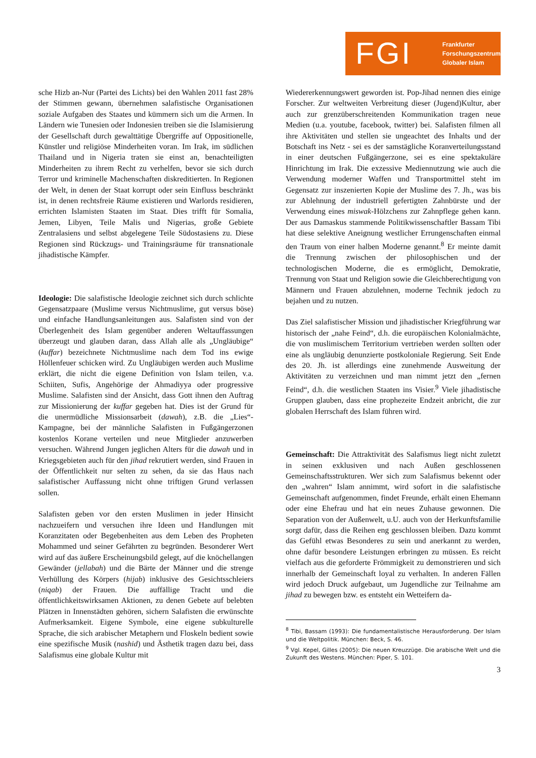FGI
Frankfurter
Forschungszentrum
Globaler Islam
sche Hizb an-Nur (Partei des Lichts) bei den Wahlen 2011 fast 28% der Stimmen gewann, übernehmen salafistische Organisationen soziale Aufgaben des Staates und kümmern sich um die Armen. In Ländern wie Tunesien oder Indonesien treiben sie die Islamisierung der Gesellschaft durch gewalttätige Übergriffe auf Oppositionelle, Künstler und religiöse Minderheiten voran. Im Irak, im südlichen Thailand und in Nigeria traten sie einst an, benachteiligten Minderheiten zu ihrem Recht zu verhelfen, bevor sie sich durch Terror und kriminelle Machenschaften diskreditierten. In Regionen der Welt, in denen der Staat korrupt oder sein Einfluss beschränkt ist, in denen rechtsfreie Räume existieren und Warlords residieren, errichten Islamisten Staaten im Staat. Dies trifft für Somalia, Jemen, Libyen, Teile Malis und Nigerias, große Gebiete Zentralasiens und selbst abgelegene Teile Südostasiens zu. Diese Regionen sind Rückzugs- und Trainingsräume für transnationale jihadistische Kämpfer.
Ideologie: Die salafistische Ideologie zeichnet sich durch schlichte Gegensatzpaare (Muslime versus Nichtmuslime, gut versus böse) und einfache Handlungsanleitungen aus. Salafisten sind von der Überlegenheit des Islam gegenüber anderen Weltauffassungen überzeugt und glauben daran, dass Allah alle als „Ungläubige“ (kuffar) bezeichnete Nichtmuslime nach dem Tod ins ewige Höllenfeuer schicken wird. Zu Ungläubigen werden auch Muslime erklärt, die nicht die eigene Definition von Islam teilen, v.a. Schiiten, Sufis, Angehörige der Ahmadiyya oder progressive Muslime. Salafisten sind der Ansicht, dass Gott ihnen den Auftrag zur Missionierung der kuffar gegeben hat. Dies ist der Grund für die unermüdliche Missionsarbeit (dawah), z.B. die „Lies“-Kampagne, bei der männliche Salafisten in Fußgängerzonen kostenlos Korane verteilen und neue Mitglieder anzuwerben versuchen. Während Jungen jeglichen Alters für die dawah und in Kriegsgebieten auch für den jihad rekrutiert werden, sind Frauen in der Öffentlichkeit nur selten zu sehen, da sie das Haus nach salafistischer Auffassung nicht ohne triftigen Grund verlassen sollen.
Salafisten geben vor den ersten Muslimen in jeder Hinsicht nachzueifern und versuchen ihre Ideen und Handlungen mit Koranzitaten oder Begebenheiten aus dem Leben des Propheten Mohammed und seiner Gefährten zu begründen. Besonderer Wert wird auf das äußere Erscheinungsbild gelegt, auf die knöchellangen Gewänder (jellabah) und die Bärte der Männer und die strenge Verhüllung des Körpers (hijab) inklusive des Gesichtsschleiers (niqab) der Frauen. Die auffällige Tracht und die öffentlichkeitswirksamen Aktionen, zu denen Gebete auf belebten Plätzen in Innenstädten gehören, sichern Salafisten die erwünschte Aufmerksamkeit. Eigene Symbole, eine eigene subkulturelle Sprache, die sich arabischer Metaphern und Floskeln bedient sowie eine spezifische Musik (nashid) und Ästhetik tragen dazu bei, dass Salafismus eine globale Kultur mit
Wiedererkennungswert geworden ist. Pop-Jihad nennen dies einige Forscher. Zur weltweiten Verbreitung dieser (Jugend)Kultur, aber auch zur grenzüberschreitenden Kommunikation tragen neue Medien (u.a. youtube, facebook, twitter) bei. Salafisten filmen all ihre Aktivitäten und stellen sie ungeachtet des Inhalts und der Botschaft ins Netz - sei es der samstägliche Koranverteilungsstand in einer deutschen Fußgängerzone, sei es eine spektakuläre Hinrichtung im Irak. Die exzessive Mediennutzung wie auch die Verwendung moderner Waffen und Transportmittel steht im Gegensatz zur inszenierten Kopie der Muslime des 7. Jh., was bis zur Ablehnung der industriell gefertigten Zahnbürste und der Verwendung eines miswak-Hölzchens zur Zahnpflege gehen kann. Der aus Damaskus stammende Politikwissenschaftler Bassam Tibi hat diese selektive Aneignung westlicher Errungenschaften einmal den Traum von einer halben Moderne genannt.<sup>8</sup> Er meinte damit die Trennung zwischen der philosophischen und der technologischen Moderne, die es ermöglicht, Demokratie, Trennung von Staat und Religion sowie die Gleichberechtigung von Männern und Frauen abzulehnen, moderne Technik jedoch zu bejahen und zu nutzen.
Das Ziel salafistischer Mission und jihadistischer Kriegführung war historisch der „nahe Feind“, d.h. die europäischen Kolonialmächte, die von muslimischem Territorium vertrieben werden sollten oder eine als ungläubig denunzierte postkoloniale Regierung. Seit Ende des 20. Jh. ist allerdings eine zunehmende Ausweitung der Aktivitäten zu verzeichnen und man nimmt jetzt den „fernen Feind“, d.h. die westlichen Staaten ins Visier.<sup>9</sup> Viele jihadistische Gruppen glauben, dass eine prophezeite Endzeit anbricht, die zur globalen Herrschaft des Islam führen wird.
Gemeinschaft: Die Attraktivität des Salafismus liegt nicht zuletzt in seinen exklusiven und nach Außen geschlossenen Gemeinschaftsstrukturen. Wer sich zum Salafismus bekennt oder den „wahren“ Islam annimmt, wird sofort in die salafistische Gemeinschaft aufgenommen, findet Freunde, erhält einen Ehemann oder eine Ehefrau und hat ein neues Zuhause gewonnen. Die Separation von der Außenwelt, u.U. auch von der Herkunftsfamilie sorgt dafür, dass die Reihen eng geschlossen bleiben. Dazu kommt das Gefühl etwas Besonderes zu sein und anerkannt zu werden, ohne dafür besondere Leistungen erbringen zu müssen. Es reicht vielfach aus die geforderte Frömmigkeit zu demonstrieren und sich innerhalb der Gemeinschaft loyal zu verhalten. In anderen Fällen wird jedoch Druck aufgebaut, um Jugendliche zur Teilnahme am jihad zu bewegen bzw. es entsteht ein Wetteifern da-
<sup>8</sup> Tibi, Bassam (1993): Die fundamentalistische Herausforderung. Der Islam und die Weltpolitik. München: Beck, S. 46.
<sup>9</sup> Vgl. Kepel, Gilles (2005): Die neuen Kreuzzüge. Die arabische Welt und die Zukunft des Westens. München: Piper, S. 101.
3